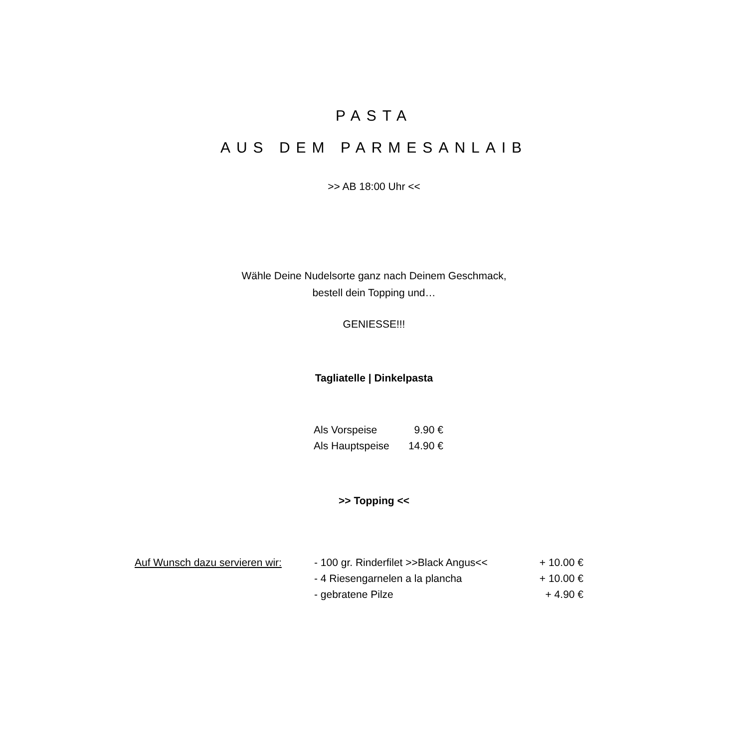PASTA
AUS DEM PARMESANLAIB
>> AB 18:00 Uhr <<
Wähle Deine Nudelsorte ganz nach Deinem Geschmack,
bestell dein Topping und…
GENIESSE!!!
Tagliatelle | Dinkelpasta
| Als Vorspeise | 9.90 € |
| Als Hauptspeise | 14.90 € |
>> Topping <<
| Auf Wunsch dazu servieren wir: | - 100 gr. Rinderfilet >>Black Angus<< | + 10.00 € |
| | - 4 Riesengarnelen a la plancha | + 10.00 € |
| | - gebratene Pilze | + 4.90 € |